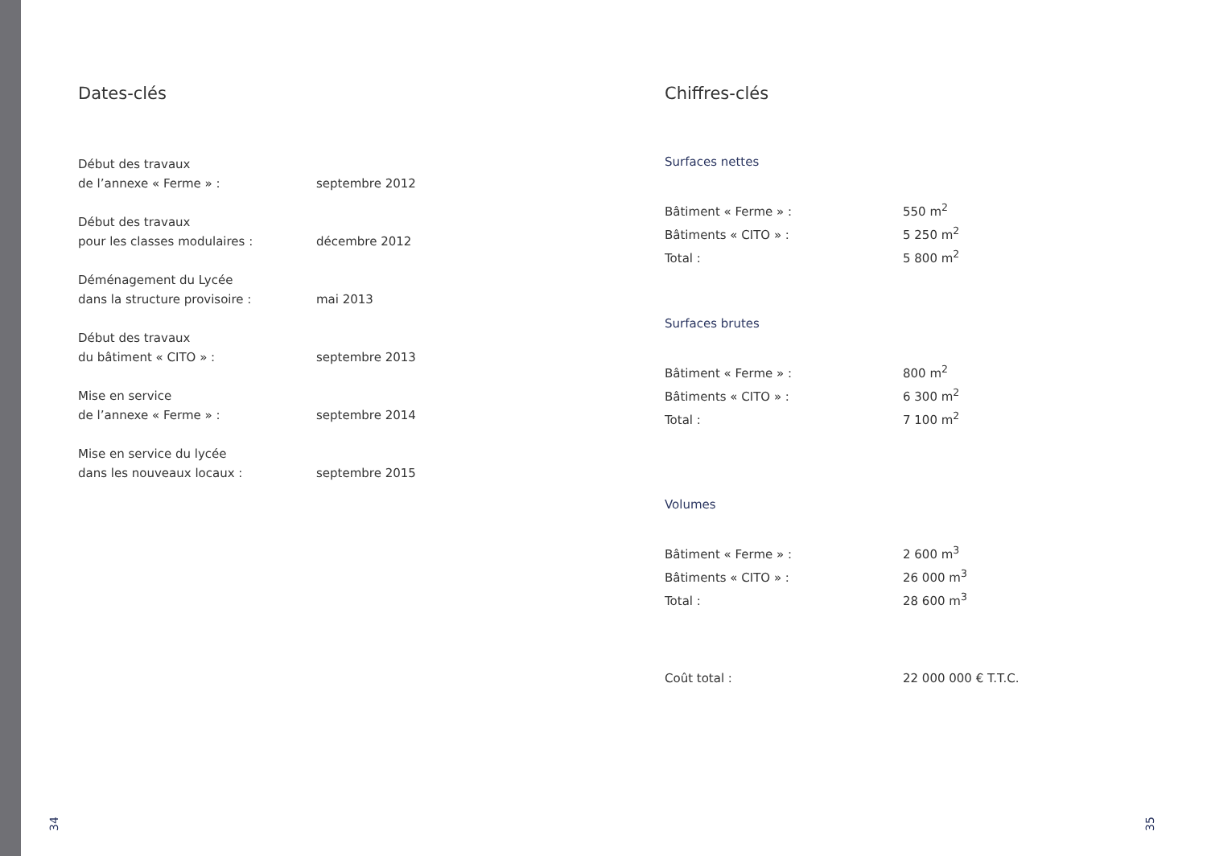Dates-clés
| Début des travaux de l’annexe « Ferme » : | septembre 2012 |
| Début des travaux pour les classes modulaires : | décembre 2012 |
| Déménagement du Lycée dans la structure provisoire : | mai 2013 |
| Début des travaux du bâtiment « CITO » : | septembre 2013 |
| Mise en service de l’annexe « Ferme » : | septembre 2014 |
| Mise en service du lycée dans les nouveaux locaux : | septembre 2015 |
Chiffres-clés
Surfaces nettes
| Bâtiment « Ferme » : | 550 m<sup>2</sup> |
| Bâtiments « CITO » : | 5 250 m<sup>2</sup> |
| Total : | 5 800 m<sup>2</sup> |
Surfaces brutes
| Bâtiment « Ferme » : | 800 m<sup>2</sup> |
| Bâtiments « CITO » : | 6 300 m<sup>2</sup> |
| Total : | 7 100 m<sup>2</sup> |
Volumes
| Bâtiment « Ferme » : | 2 600 m<sup>3</sup> |
| Bâtiments « CITO » : | 26 000 m<sup>3</sup> |
| Total : | 28 600 m<sup>3</sup> |
| Coût total : | 22 000 000 € T.T.C. |
34 35